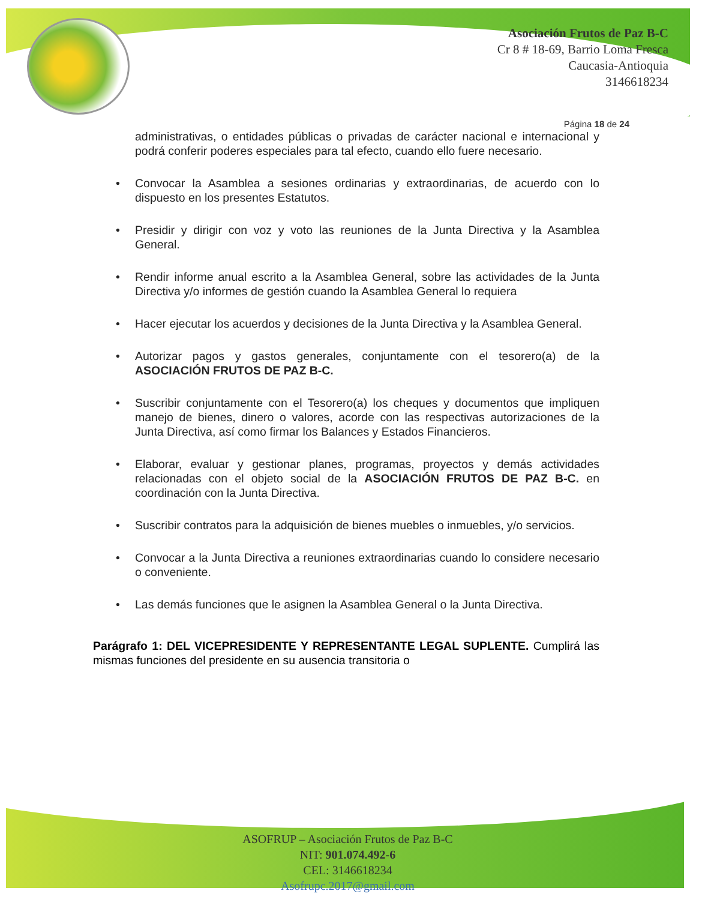Asociación Frutos de Paz B-C
Cr 8 # 18-69, Barrio Loma Fresca
Caucasia-Antioquia
3146618234
Página 18 de 24
administrativas, o entidades públicas o privadas de carácter nacional e internacional y podrá conferir poderes especiales para tal efecto, cuando ello fuere necesario.
• Convocar la Asamblea a sesiones ordinarias y extraordinarias, de acuerdo con lo dispuesto en los presentes Estatutos.
• Presidir y dirigir con voz y voto las reuniones de la Junta Directiva y la Asamblea General.
• Rendir informe anual escrito a la Asamblea General, sobre las actividades de la Junta Directiva y/o informes de gestión cuando la Asamblea General lo requiera
• Hacer ejecutar los acuerdos y decisiones de la Junta Directiva y la Asamblea General.
• Autorizar pagos y gastos generales, conjuntamente con el tesorero(a) de la ASOCIACIÓN FRUTOS DE PAZ B-C.
• Suscribir conjuntamente con el Tesorero(a) los cheques y documentos que impliquen manejo de bienes, dinero o valores, acorde con las respectivas autorizaciones de la Junta Directiva, así como firmar los Balances y Estados Financieros.
• Elaborar, evaluar y gestionar planes, programas, proyectos y demás actividades relacionadas con el objeto social de la ASOCIACIÓN FRUTOS DE PAZ B-C. en coordinación con la Junta Directiva.
• Suscribir contratos para la adquisición de bienes muebles o inmuebles, y/o servicios.
• Convocar a la Junta Directiva a reuniones extraordinarias cuando lo considere necesario o conveniente.
• Las demás funciones que le asignen la Asamblea General o la Junta Directiva.
Parágrafo 1: DEL VICEPRESIDENTE Y REPRESENTANTE LEGAL SUPLENTE. Cumplirá las mismas funciones del presidente en su ausencia transitoria o
ASOFRUP – Asociación Frutos de Paz B-C
NIT: 901.074.492-6
CEL: 3146618234
Asofrupc.2017@gmail.com